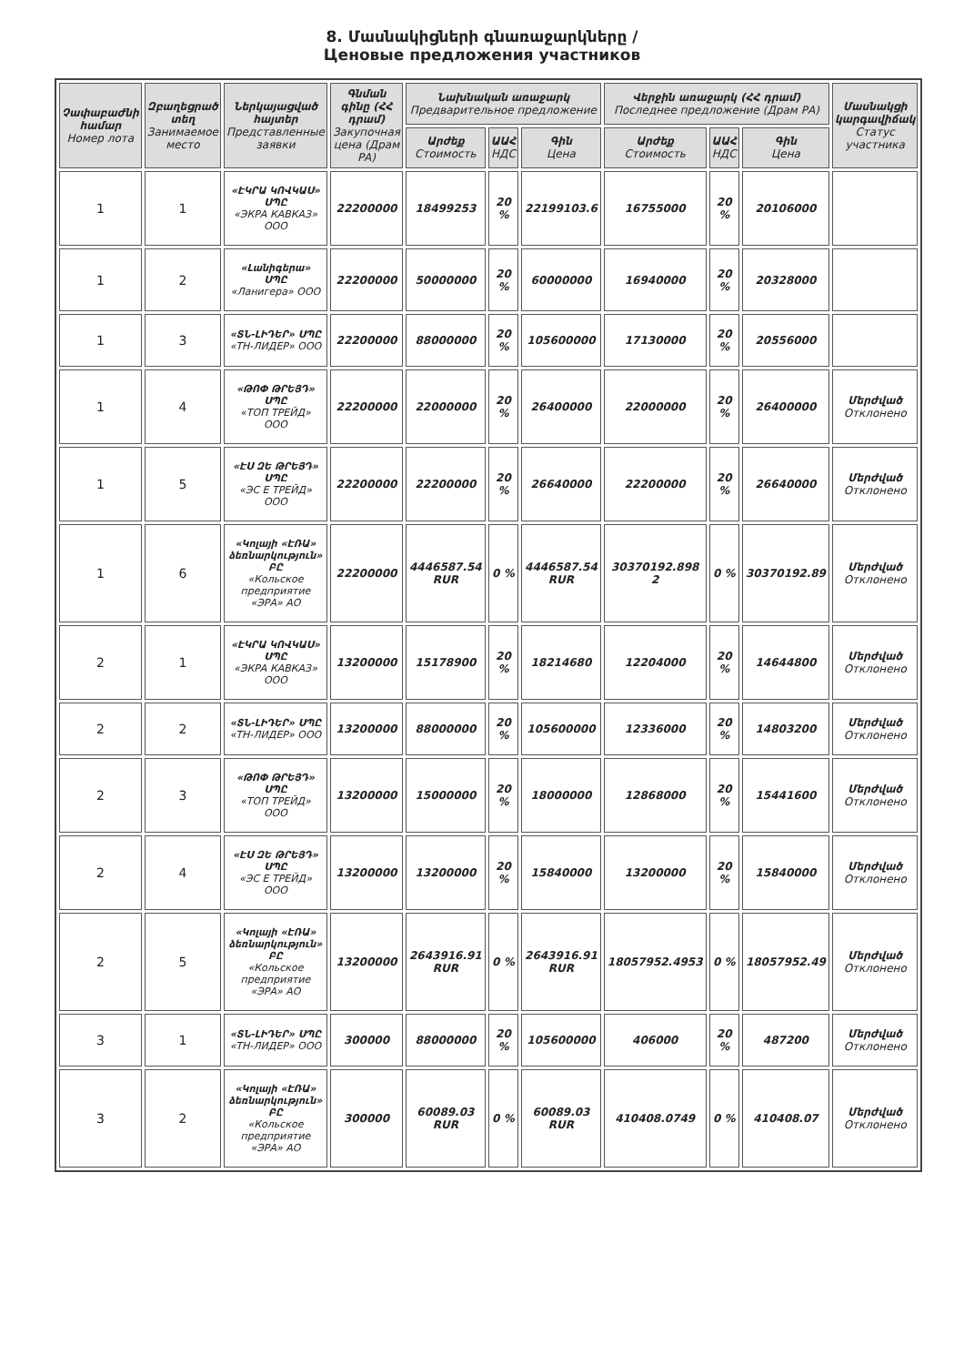8. Մասնակիցների գնառաջարկները /
Ценовые предложения участников
| Չափաբաժնի համար Номер лота | Զբաղեցրած տեղ Занимаемое место | Ներկայացված հայտեր Представленные заявки | Գնման գինը (ՀՀ դրամ) Закупочная цена (Драм РА) | Նախնական առաջարկ Предварительное предложение | | | Վերջին առաջարկ (ՀՀ դրամ) Последнее предложение (Драм РА) | | | Մասնակցի կարգավիճակ Статус участника |
| --- | --- | --- | --- | --- | --- | --- | --- | --- | --- | --- |
| | | | | Արժեք Стоимость | ԱԱՀ НДС | Գին Цена | Արժեք Стоимость | ԱԱՀ НДС | Գին Цена | |
| 1 | 1 | «ԷԿՐԱ ԿՈՎԿԱՍ» ՍՊԸ «ЭКРА КАВКАЗ» ООО | 22200000 | 18499253 | 20 % | 22199103.6 | 16755000 | 20 % | 20106000 | |
| 1 | 2 | «Լանիգերա» ՍՊԸ «Ланигера» ООО | 22200000 | 50000000 | 20 % | 60000000 | 16940000 | 20 % | 20328000 | |
| 1 | 3 | «ՏՆ-ԼԻԴԵՐ» ՍՊԸ «ТН-ЛИДЕР» ООО | 22200000 | 88000000 | 20 % | 105600000 | 17130000 | 20 % | 20556000 | |
| 1 | 4 | «ԹՈՓ ԹՐԵՅԴ» ՍՊԸ «ТОП ТРЕЙД» ООО | 22200000 | 22000000 | 20 % | 26400000 | 22000000 | 20 % | 26400000 | Մերժված Отклонено |
| 1 | 5 | «ԷՍ ԶԵ ԹՐԵՅԴ» ՍՊԸ «ЭС Е ТРЕЙД» ООО | 22200000 | 22200000 | 20 % | 26640000 | 22200000 | 20 % | 26640000 | Մերժված Отклонено |
| 1 | 6 | «Կոլայի «ԷՌԱ» ձեռնարկություն» ԲԸ «Кольское предприятие «ЭРА» АО | 22200000 | 4446587.54 RUR | 0 % | 4446587.54 RUR | 30370192.898 2 | 0 % | 30370192.89 | Մերժված Отклонено |
| 2 | 1 | «ԷԿՐԱ ԿՈՎԿԱՍ» ՍՊԸ «ЭКРА КАВКАЗ» ООО | 13200000 | 15178900 | 20 % | 18214680 | 12204000 | 20 % | 14644800 | Մերժված Отклонено |
| 2 | 2 | «ՏՆ-ԼԻԴԵՐ» ՍՊԸ «ТН-ЛИДЕР» ООО | 13200000 | 88000000 | 20 % | 105600000 | 12336000 | 20 % | 14803200 | Մերժված Отклонено |
| 2 | 3 | «ԹՈՓ ԹՐԵՅԴ» ՍՊԸ «ТОП ТРЕЙД» ООО | 13200000 | 15000000 | 20 % | 18000000 | 12868000 | 20 % | 15441600 | Մերժված Отклонено |
| 2 | 4 | «ԷՍ ԶԵ ԹՐԵՅԴ» ՍՊԸ «ЭС Е ТРЕЙД» ООО | 13200000 | 13200000 | 20 % | 15840000 | 13200000 | 20 % | 15840000 | Մերժված Отклонено |
| 2 | 5 | «Կոլայի «ԷՌԱ» ձեռնարկություն» ԲԸ «Кольское предприятие «ЭРА» АО | 13200000 | 2643916.91 RUR | 0 % | 2643916.91 RUR | 18057952.4953 | 0 % | 18057952.49 | Մերժված Отклонено |
| 3 | 1 | «ՏՆ-ԼԻԴԵՐ» ՍՊԸ «ТН-ЛИДЕР» ООО | 300000 | 88000000 | 20 % | 105600000 | 406000 | 20 % | 487200 | Մերժված Отклонено |
| 3 | 2 | «Կոլայի «ԷՌԱ» ձեռնարկություն» ԲԸ «Кольское предприятие «ЭРА» АО | 300000 | 60089.03 RUR | 0 % | 60089.03 RUR | 410408.0749 | 0 % | 410408.07 | Մերժված Отклонено |